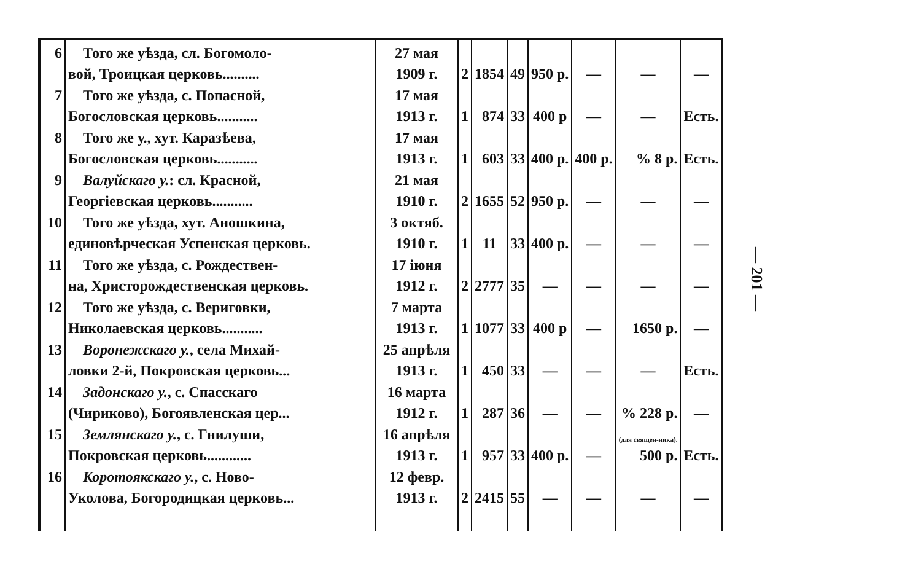| 6 | Того же уѣзда, сл. Богомоло- | 27 мая | | | | | | | |
| | вой, Троицкая церковь.......... | 1909 г. | 2 | 1854 | 49 | 950 р. | — | — | — |
| 7 | Того же уѣзда, с. Попасной, | 17 мая | | | | | | | |
| | Богословская церковь........... | 1913 г. | 1 | 874 | 33 | 400 р | — | — | Есть. |
| 8 | Того же у., хут. Каразѣева, | 17 мая | | | | | | | |
| | Богословская церковь........... | 1913 г. | 1 | 603 | 33 | 400 р. | 400 р. | % 8 р. | Есть. |
| 9 | Валуйскаго у. : сл. Красной, | 21 мая | | | | | | | |
| | Георгіевская церковь........... | 1910 г. | 2 | 1655 | 52 | 950 р. | — | — | — |
| 10 | Того же уѣзда, хут. Аношкина, | 3 октяб. | | | | | | | |
| | единовѣрческая Успенская церковь. | 1910 г. | 1 | 11 | 33 | 400 р. | — | — | — |
| 11 | Того же уѣзда, с. Рождествен- | 17 іюня | | | | | | | |
| | на, Христорождественская церковь. | 1912 г. | 2 | 2777 | 35 | — | — | — | — |
| 12 | Того же уѣзда, с. Вериговки, | 7 марта | | | | | | | |
| | Николаевская церковь........... | 1913 г. | 1 | 1077 | 33 | 400 р | — | 1650 р. | — |
| 13 | Воронежскаго у. , села Михай- | 25 апрѣля | | | | | | | |
| | ловки 2-й, Покровская церковь... | 1913 г. | 1 | 450 | 33 | — | — | — | Есть. |
| 14 | Задонскаго у. , с. Спасскаго | 16 марта | | | | | | | |
| | (Чириково), Богоявленская цер... | 1912 г. | 1 | 287 | 36 | — | — | % 228 р. | — |
| 15 | Землянскаго у. , с. Гнилуши, | 16 апрѣля | | | | | | (для священ-ника). | |
| | Покровская церковь............ | 1913 г. | 1 | 957 | 33 | 400 р. | — | 500 р. | Есть. |
| 16 | Коротоякскаго у. , с. Ново- | 12 февр. | | | | | | | |
| | Уколова, Богородицкая церковь... | 1913 г. | 2 | 2415 | 55 | — | — | — | — |
— 201 —